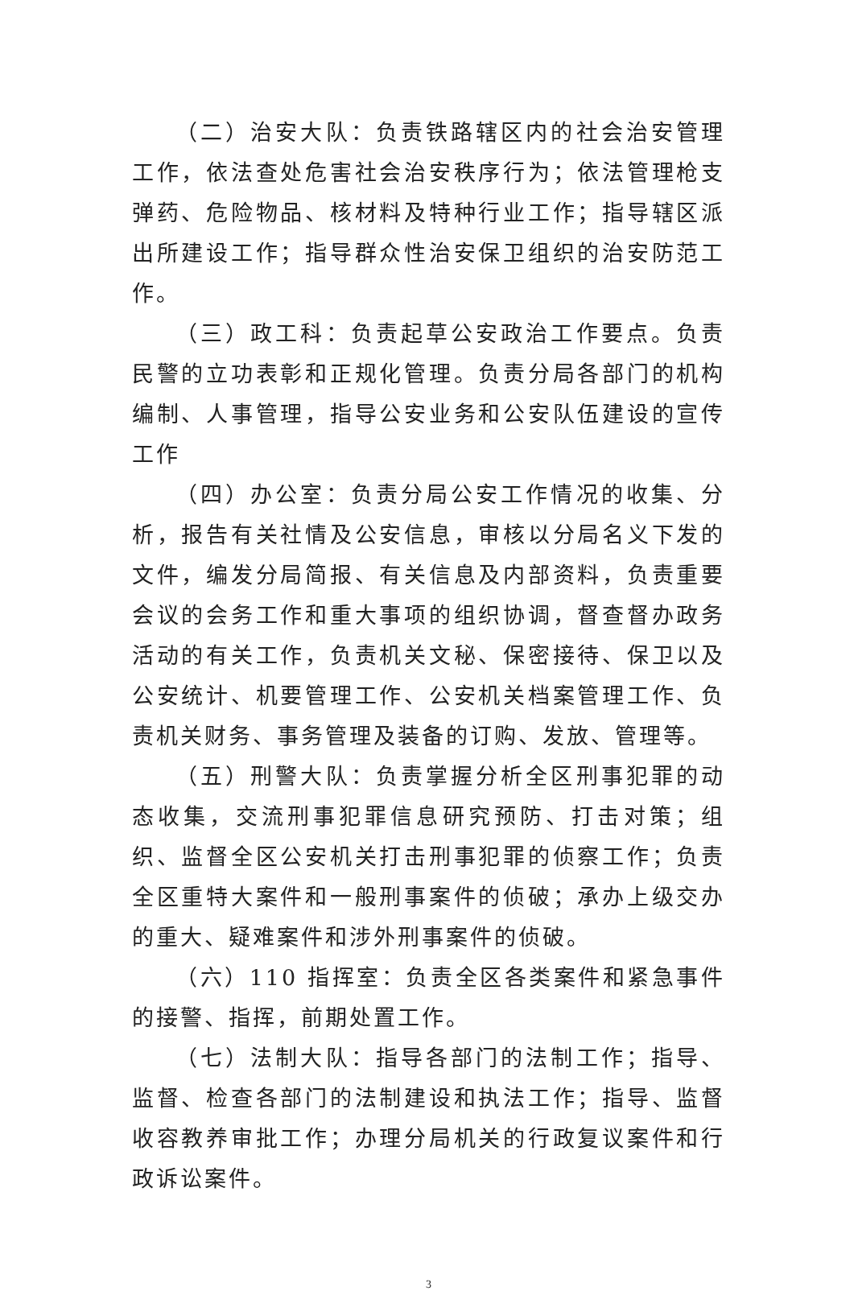（二）治安大队：负责铁路辖区内的社会治安管理工作，依法查处危害社会治安秩序行为；依法管理枪支弹药、危险物品、核材料及特种行业工作；指导辖区派出所建设工作；指导群众性治安保卫组织的治安防范工作。
（三）政工科：负责起草公安政治工作要点。负责民警的立功表彰和正规化管理。负责分局各部门的机构编制、人事管理，指导公安业务和公安队伍建设的宣传工作
（四）办公室：负责分局公安工作情况的收集、分析，报告有关社情及公安信息，审核以分局名义下发的文件，编发分局简报、有关信息及内部资料，负责重要会议的会务工作和重大事项的组织协调，督查督办政务活动的有关工作，负责机关文秘、保密接待、保卫以及公安统计、机要管理工作、公安机关档案管理工作、负责机关财务、事务管理及装备的订购、发放、管理等。
（五）刑警大队：负责掌握分析全区刑事犯罪的动态收集，交流刑事犯罪信息研究预防、打击对策；组织、监督全区公安机关打击刑事犯罪的侦察工作；负责全区重特大案件和一般刑事案件的侦破；承办上级交办的重大、疑难案件和涉外刑事案件的侦破。
（六）110 指挥室：负责全区各类案件和紧急事件的接警、指挥，前期处置工作。
（七）法制大队：指导各部门的法制工作；指导、监督、检查各部门的法制建设和执法工作；指导、监督收容教养审批工作；办理分局机关的行政复议案件和行政诉讼案件。
3